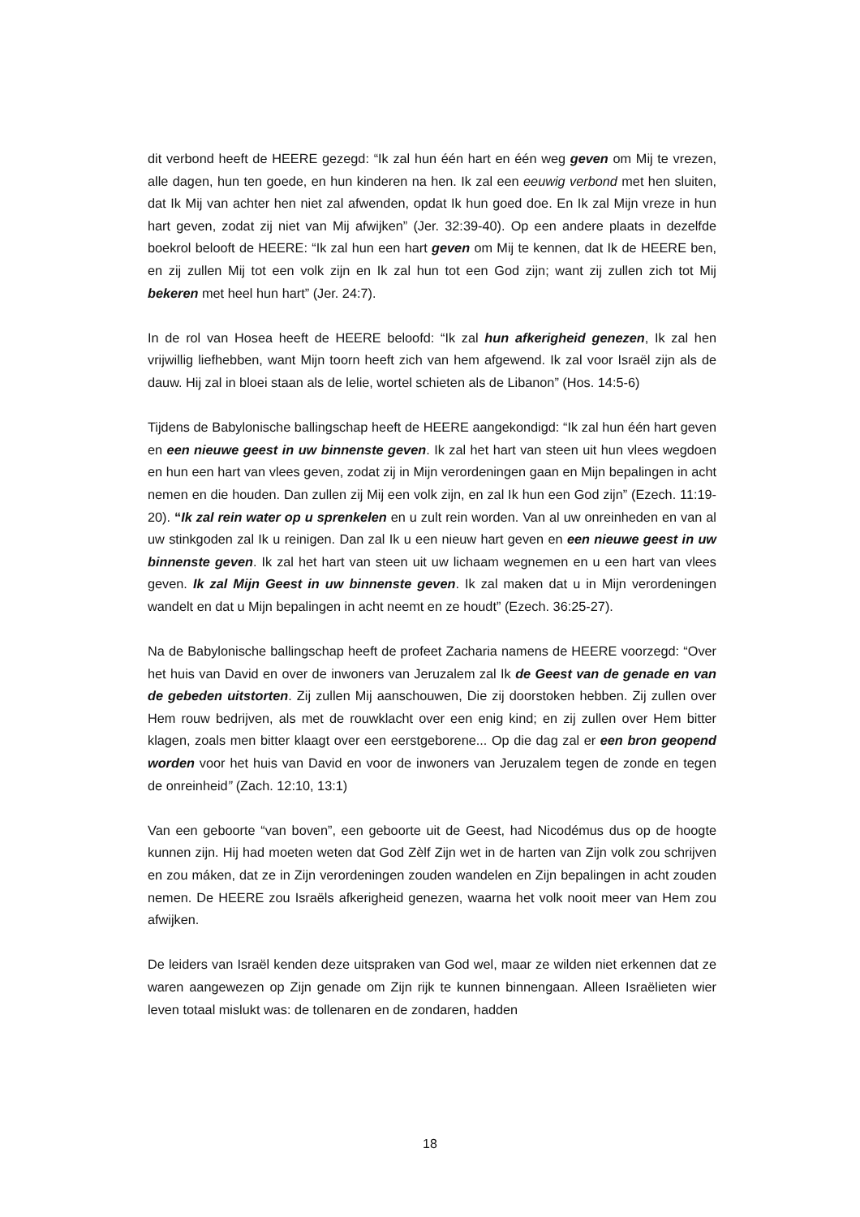dit verbond heeft de HEERE gezegd: “Ik zal hun één hart en één weg geven om Mij te vrezen, alle dagen, hun ten goede, en hun kinderen na hen. Ik zal een eeuwig verbond met hen sluiten, dat Ik Mij van achter hen niet zal afwenden, opdat Ik hun goed doe. En Ik zal Mijn vreze in hun hart geven, zodat zij niet van Mij afwijken” (Jer. 32:39-40). Op een andere plaats in dezelfde boekrol belooft de HEERE: “Ik zal hun een hart geven om Mij te kennen, dat Ik de HEERE ben, en zij zullen Mij tot een volk zijn en Ik zal hun tot een God zijn; want zij zullen zich tot Mij bekeren met heel hun hart” (Jer. 24:7).
In de rol van Hosea heeft de HEERE beloofd: “Ik zal hun afkerigheid genezen, Ik zal hen vrijwillig liefhebben, want Mijn toorn heeft zich van hem afgewend. Ik zal voor Israël zijn als de dauw. Hij zal in bloei staan als de lelie, wortel schieten als de Libanon” (Hos. 14:5-6)
Tijdens de Babylonische ballingschap heeft de HEERE aangekondigd: “Ik zal hun één hart geven en een nieuwe geest in uw binnenste geven. Ik zal het hart van steen uit hun vlees wegdoen en hun een hart van vlees geven, zodat zij in Mijn verordeningen gaan en Mijn bepalingen in acht nemen en die houden. Dan zullen zij Mij een volk zijn, en zal Ik hun een God zijn” (Ezech. 11:19-20). “Ik zal rein water op u sprenkelen en u zult rein worden. Van al uw onreinheden en van al uw stinkgoden zal Ik u reinigen. Dan zal Ik u een nieuw hart geven en een nieuwe geest in uw binnenste geven. Ik zal het hart van steen uit uw lichaam wegnemen en u een hart van vlees geven. Ik zal Mijn Geest in uw binnenste geven. Ik zal maken dat u in Mijn verordeningen wandelt en dat u Mijn bepalingen in acht neemt en ze houdt” (Ezech. 36:25-27).
Na de Babylonische ballingschap heeft de profeet Zacharia namens de HEERE voorzegd: “Over het huis van David en over de inwoners van Jeruzalem zal Ik de Geest van de genade en van de gebeden uitstorten. Zij zullen Mij aanschouwen, Die zij doorstoken hebben. Zij zullen over Hem rouw bedrijven, als met de rouwklacht over een enig kind; en zij zullen over Hem bitter klagen, zoals men bitter klaagt over een eerstgeborene... Op die dag zal er een bron geopend worden voor het huis van David en voor de inwoners van Jeruzalem tegen de zonde en tegen de onreinheid” (Zach. 12:10, 13:1)
Van een geboorte “van boven”, een geboorte uit de Geest, had Nicodémus dus op de hoogte kunnen zijn. Hij had moeten weten dat God Zèlf Zijn wet in de harten van Zijn volk zou schrijven en zou máken, dat ze in Zijn verordeningen zouden wandelen en Zijn bepalingen in acht zouden nemen. De HEERE zou Israëls afkerigheid genezen, waarna het volk nooit meer van Hem zou afwijken.
De leiders van Israël kenden deze uitspraken van God wel, maar ze wilden niet erkennen dat ze waren aangewezen op Zijn genade om Zijn rijk te kunnen binnengaan. Alleen Israëlieten wier leven totaal mislukt was: de tollenaren en de zondaren, hadden
18